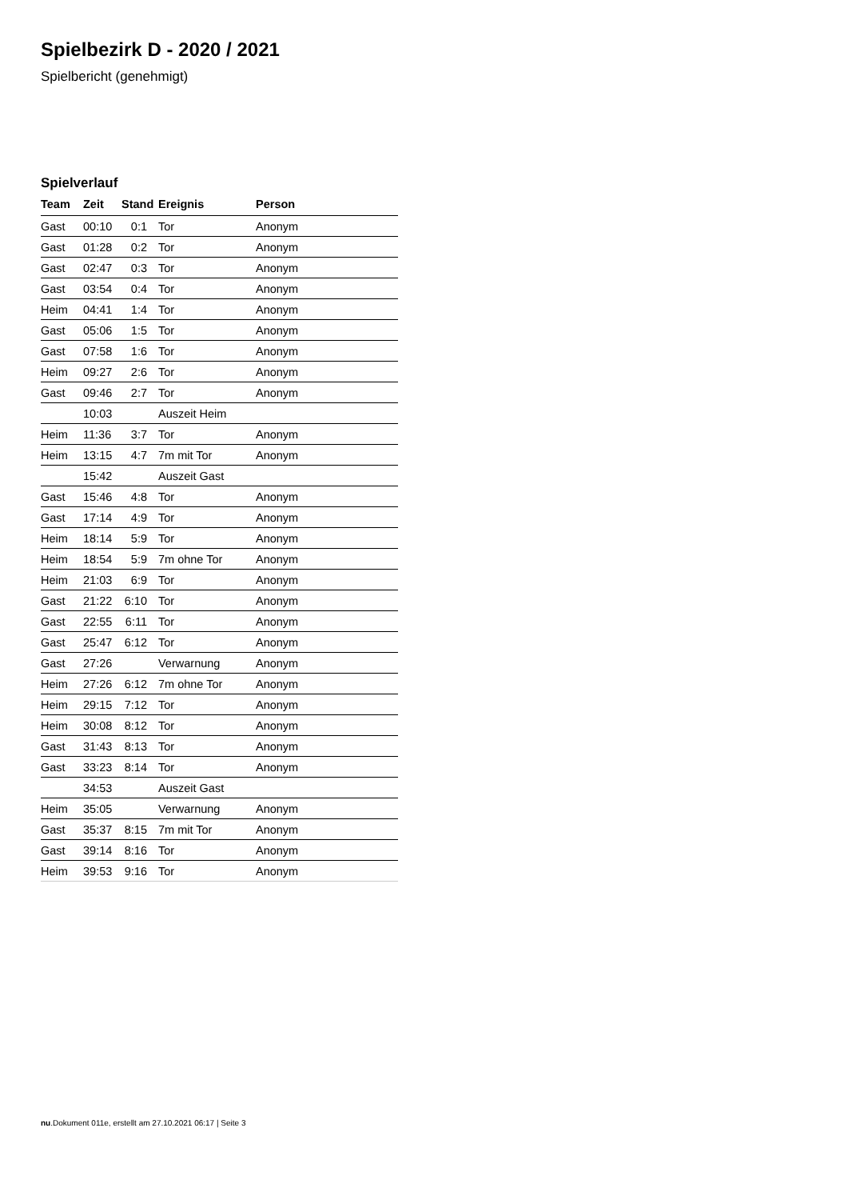Spielbezirk D - 2020 / 2021
Spielbericht (genehmigt)
Spielverlauf
| Team | Zeit | Stand | Ereignis | Person |
| --- | --- | --- | --- | --- |
| Gast | 00:10 | 0:1 | Tor | Anonym |
| Gast | 01:28 | 0:2 | Tor | Anonym |
| Gast | 02:47 | 0:3 | Tor | Anonym |
| Gast | 03:54 | 0:4 | Tor | Anonym |
| Heim | 04:41 | 1:4 | Tor | Anonym |
| Gast | 05:06 | 1:5 | Tor | Anonym |
| Gast | 07:58 | 1:6 | Tor | Anonym |
| Heim | 09:27 | 2:6 | Tor | Anonym |
| Gast | 09:46 | 2:7 | Tor | Anonym |
| | 10:03 | | Auszeit Heim | |
| Heim | 11:36 | 3:7 | Tor | Anonym |
| Heim | 13:15 | 4:7 | 7m mit Tor | Anonym |
| | 15:42 | | Auszeit Gast | |
| Gast | 15:46 | 4:8 | Tor | Anonym |
| Gast | 17:14 | 4:9 | Tor | Anonym |
| Heim | 18:14 | 5:9 | Tor | Anonym |
| Heim | 18:54 | 5:9 | 7m ohne Tor | Anonym |
| Heim | 21:03 | 6:9 | Tor | Anonym |
| Gast | 21:22 | 6:10 | Tor | Anonym |
| Gast | 22:55 | 6:11 | Tor | Anonym |
| Gast | 25:47 | 6:12 | Tor | Anonym |
| Gast | 27:26 | | Verwarnung | Anonym |
| Heim | 27:26 | 6:12 | 7m ohne Tor | Anonym |
| Heim | 29:15 | 7:12 | Tor | Anonym |
| Heim | 30:08 | 8:12 | Tor | Anonym |
| Gast | 31:43 | 8:13 | Tor | Anonym |
| Gast | 33:23 | 8:14 | Tor | Anonym |
| | 34:53 | | Auszeit Gast | |
| Heim | 35:05 | | Verwarnung | Anonym |
| Gast | 35:37 | 8:15 | 7m mit Tor | Anonym |
| Gast | 39:14 | 8:16 | Tor | Anonym |
| Heim | 39:53 | 9:16 | Tor | Anonym |
nu.Dokument 011e, erstellt am 27.10.2021 06:17 | Seite 3